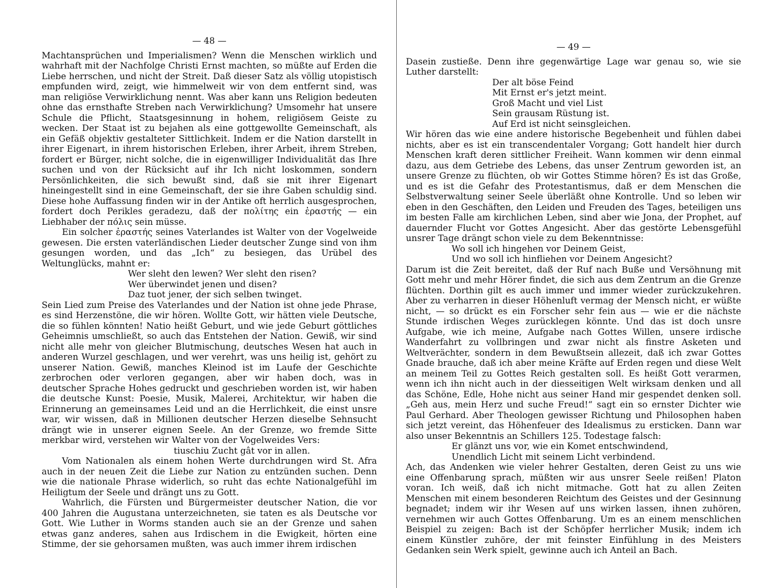— 48 —
Machtansprüchen und Imperialismen? Wenn die Menschen wirklich und wahrhaft mit der Nachfolge Christi Ernst machten, so müßte auf Erden die Liebe herrschen, und nicht der Streit. Daß dieser Satz als völlig utopistisch empfunden wird, zeigt, wie himmelweit wir von dem entfernt sind, was man religiöse Verwirklichung nennt. Was aber kann uns Religion bedeuten ohne das ernsthafte Streben nach Verwirklichung? Umsomehr hat unsere Schule die Pflicht, Staatsgesinnung in hohem, religiösem Geiste zu wecken. Der Staat ist zu bejahen als eine gottgewollte Gemeinschaft, als ein Gefäß objektiv gestalteter Sittlichkeit. Indem er die Nation darstellt in ihrer Eigenart, in ihrem historischen Erleben, ihrer Arbeit, ihrem Streben, fordert er Bürger, nicht solche, die in eigenwilliger Individualität das Ihre suchen und von der Rücksicht auf ihr Ich nicht loskommen, sondern Persönlichkeiten, die sich bewußt sind, daß sie mit ihrer Eigenart hineingestellt sind in eine Gemeinschaft, der sie ihre Gaben schuldig sind. Diese hohe Auffassung finden wir in der Antike oft herrlich ausgesprochen, fordert doch Perikles geradezu, daß der πολίτης ein ἐραστής — ein Liebhaber der πόλις sein müsse.
Ein solcher ἐραστής seines Vaterlandes ist Walter von der Vogelweide gewesen. Die ersten vaterländischen Lieder deutscher Zunge sind von ihm gesungen worden, und das „Ich“ zu besiegen, das Urübel des Weltunglücks, mahnt er:
Wer sleht den lewen? Wer sleht den risen?
Wer überwindet jenen und disen?
Daz tuot jener, der sich selben twinget.
Sein Lied zum Preise des Vaterlandes und der Nation ist ohne jede Phrase, es sind Herzenstöne, die wir hören. Wollte Gott, wir hätten viele Deutsche, die so fühlen könnten! Natio heißt Geburt, und wie jede Geburt göttliches Geheimnis umschließt, so auch das Entstehen der Nation. Gewiß, wir sind nicht alle mehr von gleicher Blutmischung, deutsches Wesen hat auch in anderen Wurzel geschlagen, und wer verehrt, was uns heilig ist, gehört zu unserer Nation. Gewiß, manches Kleinod ist im Laufe der Geschichte zerbrochen oder verloren gegangen, aber wir haben doch, was in deutscher Sprache Hohes gedruckt und geschrieben worden ist, wir haben die deutsche Kunst: Poesie, Musik, Malerei, Architektur, wir haben die Erinnerung an gemeinsames Leid und an die Herrlichkeit, die einst unsre war, wir wissen, daß in Millionen deutscher Herzen dieselbe Sehnsucht drängt wie in unserer eignen Seele. An der Grenze, wo fremde Sitte merkbar wird, verstehen wir Walter von der Vogelweides Vers:
tiuschiu Zucht gât vor in allen.
Vom Nationalen als einem hohen Werte durchdrungen wird St. Afra auch in der neuen Zeit die Liebe zur Nation zu entzünden suchen. Denn wie die nationale Phrase widerlich, so ruht das echte Nationalgefühl im Heiligtum der Seele und drängt uns zu Gott.
Wahrlich, die Fürsten und Bürgermeister deutscher Nation, die vor 400 Jahren die Augustana unterzeichneten, sie taten es als Deutsche vor Gott. Wie Luther in Worms standen auch sie an der Grenze und sahen etwas ganz anderes, sahen aus Irdischem in die Ewigkeit, hörten eine Stimme, der sie gehorsamen mußten, was auch immer ihrem irdischen
— 49 —
Dasein zustieße. Denn ihre gegenwärtige Lage war genau so, wie sie Luther darstellt:
Der alt böse Feind
Mit Ernst er's jetzt meint.
Groß Macht und viel List
Sein grausam Rüstung ist.
Auf Erd ist nicht seinsgleichen.
Wir hören das wie eine andere historische Begebenheit und fühlen dabei nichts, aber es ist ein transcendentaler Vorgang; Gott handelt hier durch Menschen kraft deren sittlicher Freiheit. Wann kommen wir denn einmal dazu, aus dem Getriebe des Lebens, das unser Zentrum geworden ist, an unsere Grenze zu flüchten, ob wir Gottes Stimme hören? Es ist das Große, und es ist die Gefahr des Protestantismus, daß er dem Menschen die Selbstverwaltung seiner Seele überläßt ohne Kontrolle. Und so leben wir eben in den Geschäften, den Leiden und Freuden des Tages, beteiligen uns im besten Falle am kirchlichen Leben, sind aber wie Jona, der Prophet, auf dauernder Flucht vor Gottes Angesicht. Aber das gestörte Lebensgefühl unsrer Tage drängt schon viele zu dem Bekenntnisse:
Wo soll ich hingehen vor Deinem Geist,
Und wo soll ich hinfliehen vor Deinem Angesicht?
Darum ist die Zeit bereitet, daß der Ruf nach Buße und Versöhnung mit Gott mehr und mehr Hörer findet, die sich aus dem Zentrum an die Grenze flüchten. Dorthin gilt es auch immer und immer wieder zurückzukehren. Aber zu verharren in dieser Höhenluft vermag der Mensch nicht, er wüßte nicht, — so drückt es ein Forscher sehr fein aus — wie er die nächste Stunde irdischen Weges zurücklegen könnte. Und das ist doch unsre Aufgabe, wie ich meine, Aufgabe nach Gottes Willen, unsere irdische Wanderfahrt zu vollbringen und zwar nicht als finstre Asketen und Weltverächter, sondern in dem Bewußtsein allezeit, daß ich zwar Gottes Gnade brauche, daß ich aber meine Kräfte auf Erden regen und diese Welt an meinem Teil zu Gottes Reich gestalten soll. Es heißt Gott verarmen, wenn ich ihn nicht auch in der diesseitigen Welt wirksam denken und all das Schöne, Edle, Hohe nicht aus seiner Hand mir gespendet denken soll. „Geh aus, mein Herz und suche Freud!“ sagt ein so ernster Dichter wie Paul Gerhard. Aber Theologen gewisser Richtung und Philosophen haben sich jetzt vereint, das Höhenfeuer des Idealismus zu ersticken. Dann war also unser Bekenntnis an Schillers 125. Todestage falsch:
Er glänzt uns vor, wie ein Komet entschwindend,
Unendlich Licht mit seinem Licht verbindend.
Ach, das Andenken wie vieler hehrer Gestalten, deren Geist zu uns wie eine Offenbarung sprach, müßten wir aus unsrer Seele reißen! Platon voran. Ich weiß, daß ich nicht mitmache. Gott hat zu allen Zeiten Menschen mit einem besonderen Reichtum des Geistes und der Gesinnung begnadet; indem wir ihr Wesen auf uns wirken lassen, ihnen zuhören, vernehmen wir auch Gottes Offenbarung. Um es an einem menschlichen Beispiel zu zeigen: Bach ist der Schöpfer herrlicher Musik; indem ich einem Künstler zuhöre, der mit feinster Einfühlung in des Meisters Gedanken sein Werk spielt, gewinne auch ich Anteil an Bach.